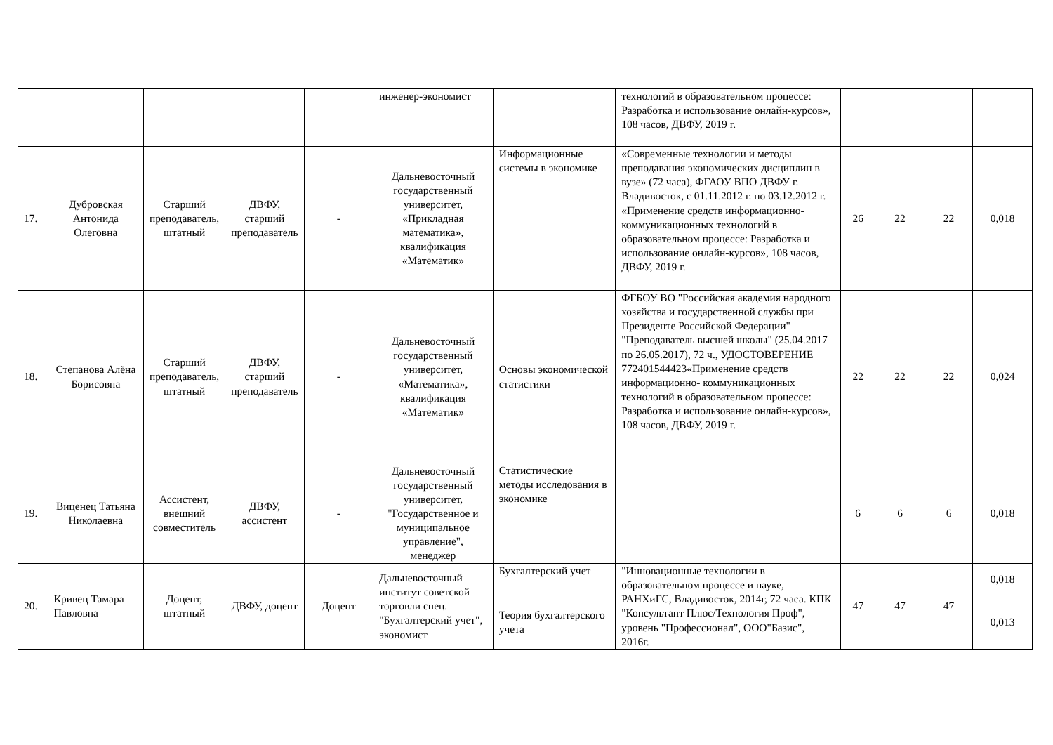| | | | | | инженер-экономист | | технологий в образовательном процессе: Разработка и использование онлайн-курсов», 108 часов, ДВФУ, 2019 г. | | | | |
| 17. | Дубровская Антонида Олеговна | Старший преподаватель, штатный | ДВФУ, старший преподаватель | - | Дальневосточный государственный университет, «Прикладная математика», квалификация «Математик» | Информационные системы в экономике | «Современные технологии и методы преподавания экономических дисциплин в вузе» (72 часа), ФГАОУ ВПО ДВФУ г. Владивосток, с 01.11.2012 г. по 03.12.2012 г. «Применение средств информационно-коммуникационных технологий в образовательном процессе: Разработка и использование онлайн-курсов», 108 часов, ДВФУ, 2019 г. | 26 | 22 | 22 | 0,018 |
| 18. | Степанова Алёна Борисовна | Старший преподаватель, штатный | ДВФУ, старший преподаватель | - | Дальневосточный государственный университет, «Математика», квалификация «Математик» | Основы экономической статистики | ФГБОУ ВО "Российская академия народного хозяйства и государственной службы при Президенте Российской Федерации" "Преподаватель высшей школы" (25.04.2017 по 26.05.2017), 72 ч., УДОСТОВЕРЕНИЕ 772401544423«Применение средств информационно- коммуникационных технологий в образовательном процессе: Разработка и использование онлайн-курсов», 108 часов, ДВФУ, 2019 г. | 22 | 22 | 22 | 0,024 |
| 19. | Виценец Татьяна Николаевна | Ассистент, внешний совместитель | ДВФУ, ассистент | - | Дальневосточный государственный университет, "Государственное и муниципальное управление", менеджер | Статистические методы исследования в экономике | | 6 | 6 | 6 | 0,018 |
| 20. | Кривец Тамара Павловна | Доцент, штатный | ДВФУ, доцент | Доцент | Дальневосточный институт советской торговли спец. "Бухгалтерский учет", экономист | Бухгалтерский учет | "Инновационные технологии в образовательном процессе и науке, РАНХиГС, Владивосток, 2014г, 72 часа. КПК "Консультант Плюс/Технология Проф", уровень "Профессионал", ООО"Базис", 2016г. | 47 | 47 | 47 | 0,018 |
| | | | | | | Теория бухгалтерского учета | | | | | 0,013 |